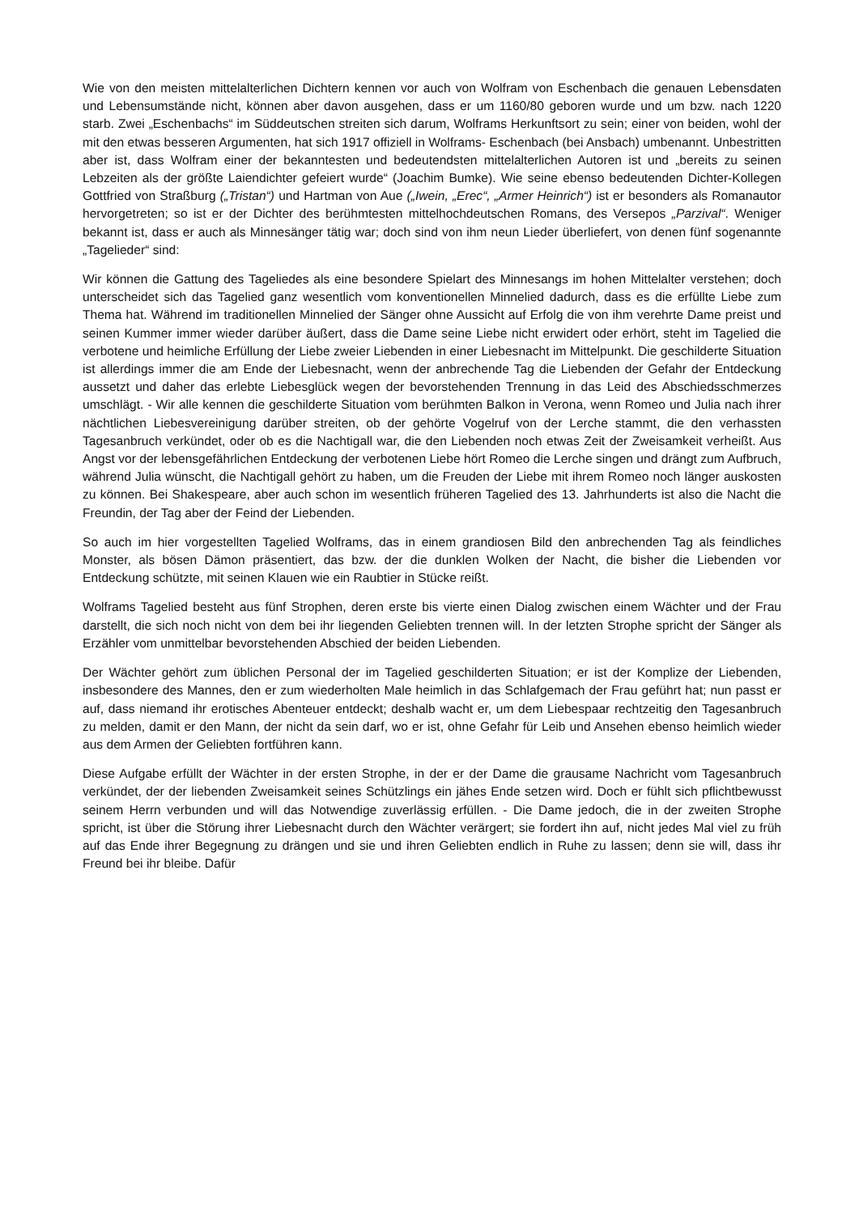Wie von den meisten mittelalterlichen Dichtern kennen vor auch von Wolfram von Eschenbach die genauen Lebensdaten und Lebensumstände nicht, können aber davon ausgehen, dass er um 1160/80 geboren wurde und um bzw. nach 1220 starb. Zwei „Eschenbachs“ im Süddeutschen streiten sich darum, Wolframs Herkunftsort zu sein; einer von beiden, wohl der mit den etwas besseren Argumenten, hat sich 1917 offiziell in Wolframs- Eschenbach (bei Ansbach) umbenannt. Unbestritten aber ist, dass Wolfram einer der bekanntesten und bedeutendsten mittelalterlichen Autoren ist und „bereits zu seinen Lebzeiten als der größte Laiendichter gefeiert wurde“ (Joachim Bumke). Wie seine ebenso bedeutenden Dichter-Kollegen Gottfried von Straßburg („Tristan“) und Hartman von Aue („Iwein, „Erec“, „Armer Heinrich“) ist er besonders als Romanautor hervorgetreten; so ist er der Dichter des berühmtesten mittelhochdeutschen Romans, des Versepos „Parzival“. Weniger bekannt ist, dass er auch als Minnesänger tätig war; doch sind von ihm neun Lieder überliefert, von denen fünf sogenannte „Tagelieder“ sind:
Wir können die Gattung des Tageliedes als eine besondere Spielart des Minnesangs im hohen Mittelalter verstehen; doch unterscheidet sich das Tagelied ganz wesentlich vom konventionellen Minnelied dadurch, dass es die erfüllte Liebe zum Thema hat. Während im traditionellen Minnelied der Sänger ohne Aussicht auf Erfolg die von ihm verehrte Dame preist und seinen Kummer immer wieder darüber äußert, dass die Dame seine Liebe nicht erwidert oder erhört, steht im Tagelied die verbotene und heimliche Erfüllung der Liebe zweier Liebenden in einer Liebesnacht im Mittelpunkt. Die geschilderte Situation ist allerdings immer die am Ende der Liebesnacht, wenn der anbrechende Tag die Liebenden der Gefahr der Entdeckung aussetzt und daher das erlebte Liebesglück wegen der bevorstehenden Trennung in das Leid des Abschiedsschmerzes umschlägt. - Wir alle kennen die geschilderte Situation vom berühmten Balkon in Verona, wenn Romeo und Julia nach ihrer nächtlichen Liebesvereinigung darüber streiten, ob der gehörte Vogelruf von der Lerche stammt, die den verhassten Tagesanbruch verkündet, oder ob es die Nachtigall war, die den Liebenden noch etwas Zeit der Zweisamkeit verheißt. Aus Angst vor der lebensgefährlichen Entdeckung der verbotenen Liebe hört Romeo die Lerche singen und drängt zum Aufbruch, während Julia wünscht, die Nachtigall gehört zu haben, um die Freuden der Liebe mit ihrem Romeo noch länger auskosten zu können. Bei Shakespeare, aber auch schon im wesentlich früheren Tagelied des 13. Jahrhunderts ist also die Nacht die Freundin, der Tag aber der Feind der Liebenden.
So auch im hier vorgestellten Tagelied Wolframs, das in einem grandiosen Bild den anbrechenden Tag als feindliches Monster, als bösen Dämon präsentiert, das bzw. der die dunklen Wolken der Nacht, die bisher die Liebenden vor Entdeckung schützte, mit seinen Klauen wie ein Raubtier in Stücke reißt.
Wolframs Tagelied besteht aus fünf Strophen, deren erste bis vierte einen Dialog zwischen einem Wächter und der Frau darstellt, die sich noch nicht von dem bei ihr liegenden Geliebten trennen will. In der letzten Strophe spricht der Sänger als Erzähler vom unmittelbar bevorstehenden Abschied der beiden Liebenden.
Der Wächter gehört zum üblichen Personal der im Tagelied geschilderten Situation; er ist der Komplize der Liebenden, insbesondere des Mannes, den er zum wiederholten Male heimlich in das Schlafgemach der Frau geführt hat; nun passt er auf, dass niemand ihr erotisches Abenteuer entdeckt; deshalb wacht er, um dem Liebespaar rechtzeitig den Tagesanbruch zu melden, damit er den Mann, der nicht da sein darf, wo er ist, ohne Gefahr für Leib und Ansehen ebenso heimlich wieder aus dem Armen der Geliebten fortführen kann.
Diese Aufgabe erfüllt der Wächter in der ersten Strophe, in der er der Dame die grausame Nachricht vom Tagesanbruch verkündet, der der liebenden Zweisamkeit seines Schützlings ein jähes Ende setzen wird. Doch er fühlt sich pflichtbewusst seinem Herrn verbunden und will das Notwendige zuverlässig erfüllen. - Die Dame jedoch, die in der zweiten Strophe spricht, ist über die Störung ihrer Liebesnacht durch den Wächter verärgert; sie fordert ihn auf, nicht jedes Mal viel zu früh auf das Ende ihrer Begegnung zu drängen und sie und ihren Geliebten endlich in Ruhe zu lassen; denn sie will, dass ihr Freund bei ihr bleibe. Dafür